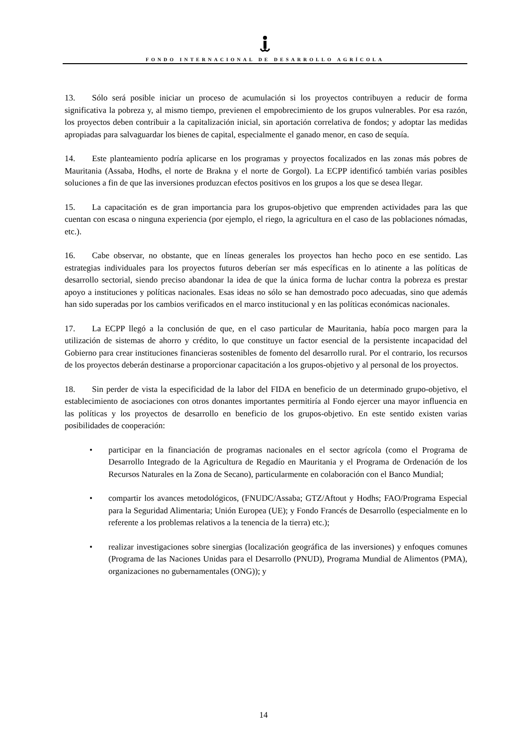FONDO INTERNACIONAL DE DESARROLLO AGRÍCOLA
13. Sólo será posible iniciar un proceso de acumulación si los proyectos contribuyen a reducir de forma significativa la pobreza y, al mismo tiempo, previenen el empobrecimiento de los grupos vulnerables. Por esa razón, los proyectos deben contribuir a la capitalización inicial, sin aportación correlativa de fondos; y adoptar las medidas apropiadas para salvaguardar los bienes de capital, especialmente el ganado menor, en caso de sequía.
14. Este planteamiento podría aplicarse en los programas y proyectos focalizados en las zonas más pobres de Mauritania (Assaba, Hodhs, el norte de Brakna y el norte de Gorgol). La ECPP identificó también varias posibles soluciones a fin de que las inversiones produzcan efectos positivos en los grupos a los que se desea llegar.
15. La capacitación es de gran importancia para los grupos-objetivo que emprenden actividades para las que cuentan con escasa o ninguna experiencia (por ejemplo, el riego, la agricultura en el caso de las poblaciones nómadas, etc.).
16. Cabe observar, no obstante, que en líneas generales los proyectos han hecho poco en ese sentido. Las estrategias individuales para los proyectos futuros deberían ser más específicas en lo atinente a las políticas de desarrollo sectorial, siendo preciso abandonar la idea de que la única forma de luchar contra la pobreza es prestar apoyo a instituciones y políticas nacionales. Esas ideas no sólo se han demostrado poco adecuadas, sino que además han sido superadas por los cambios verificados en el marco institucional y en las políticas económicas nacionales.
17. La ECPP llegó a la conclusión de que, en el caso particular de Mauritania, había poco margen para la utilización de sistemas de ahorro y crédito, lo que constituye un factor esencial de la persistente incapacidad del Gobierno para crear instituciones financieras sostenibles de fomento del desarrollo rural. Por el contrario, los recursos de los proyectos deberán destinarse a proporcionar capacitación a los grupos-objetivo y al personal de los proyectos.
18. Sin perder de vista la especificidad de la labor del FIDA en beneficio de un determinado grupo-objetivo, el establecimiento de asociaciones con otros donantes importantes permitiría al Fondo ejercer una mayor influencia en las políticas y los proyectos de desarrollo en beneficio de los grupos-objetivo. En este sentido existen varias posibilidades de cooperación:
• participar en la financiación de programas nacionales en el sector agrícola (como el Programa de Desarrollo Integrado de la Agricultura de Regadío en Mauritania y el Programa de Ordenación de los Recursos Naturales en la Zona de Secano), particularmente en colaboración con el Banco Mundial;
• compartir los avances metodológicos, (FNUDC/Assaba; GTZ/Aftout y Hodhs; FAO/Programa Especial para la Seguridad Alimentaria; Unión Europea (UE); y Fondo Francés de Desarrollo (especialmente en lo referente a los problemas relativos a la tenencia de la tierra) etc.);
• realizar investigaciones sobre sinergias (localización geográfica de las inversiones) y enfoques comunes (Programa de las Naciones Unidas para el Desarrollo (PNUD), Programa Mundial de Alimentos (PMA), organizaciones no gubernamentales (ONG)); y
14